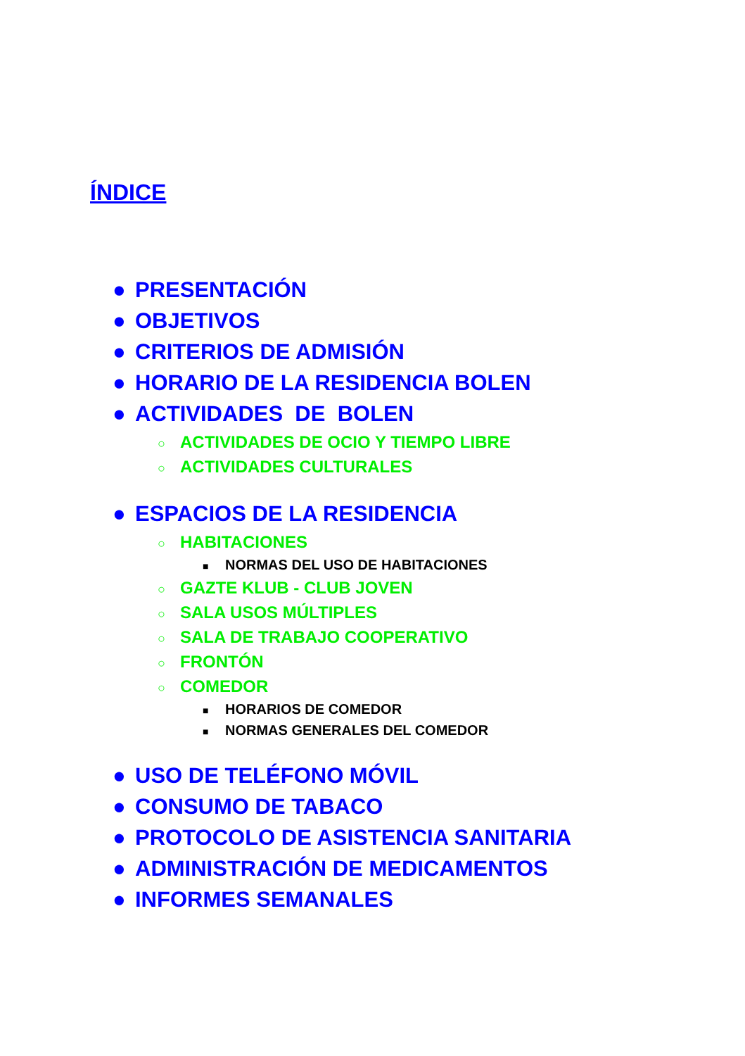ÍNDICE
● PRESENTACIÓN
● OBJETIVOS
● CRITERIOS DE ADMISIÓN
● HORARIO DE LA RESIDENCIA BOLEN
● ACTIVIDADES DE BOLEN
○ ACTIVIDADES DE OCIO Y TIEMPO LIBRE
○ ACTIVIDADES CULTURALES
● ESPACIOS DE LA RESIDENCIA
○ HABITACIONES
■ NORMAS DEL USO DE HABITACIONES
○ GAZTE KLUB - CLUB JOVEN
○ SALA USOS MÚLTIPLES
○ SALA DE TRABAJO COOPERATIVO
○ FRONTÓN
○ COMEDOR
■ HORARIOS DE COMEDOR
■ NORMAS GENERALES DEL COMEDOR
● USO DE TELÉFONO MÓVIL
● CONSUMO DE TABACO
● PROTOCOLO DE ASISTENCIA SANITARIA
● ADMINISTRACIÓN DE MEDICAMENTOS
● INFORMES SEMANALES